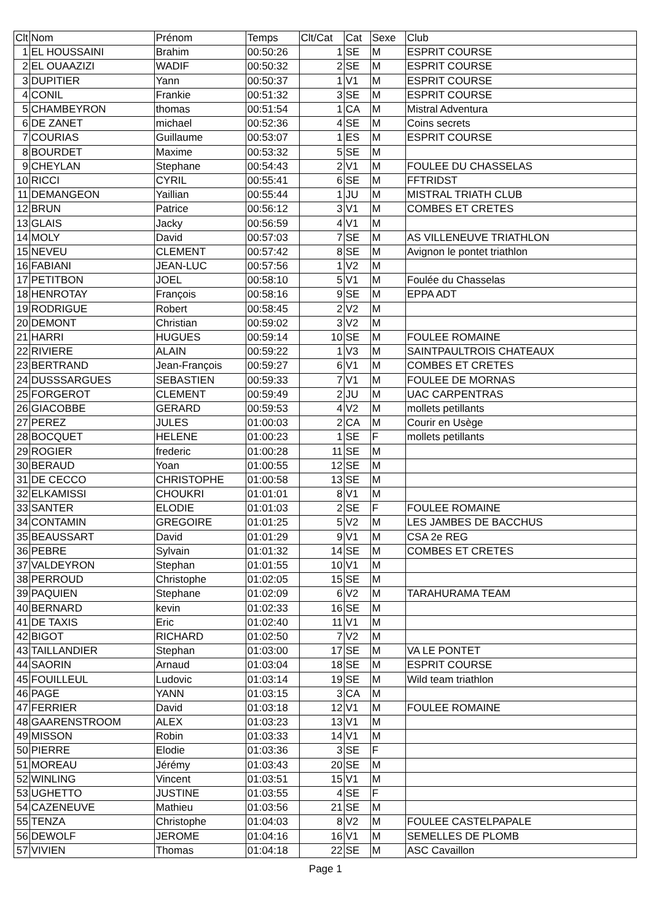| Clt | Nom | Prénom | Temps | Clt/Cat | Cat | Sexe | Club |
| --- | --- | --- | --- | --- | --- | --- | --- |
| 1 | EL HOUSSAINI | Brahim | 00:50:26 | 1 | SE | M | ESPRIT COURSE |
| 2 | EL OUAAZIZI | WADIF | 00:50:32 | 2 | SE | M | ESPRIT COURSE |
| 3 | DUPITIER | Yann | 00:50:37 | 1 | V1 | M | ESPRIT COURSE |
| 4 | CONIL | Frankie | 00:51:32 | 3 | SE | M | ESPRIT COURSE |
| 5 | CHAMBEYRON | thomas | 00:51:54 | 1 | CA | M | Mistral Adventura |
| 6 | DE ZANET | michael | 00:52:36 | 4 | SE | M | Coins secrets |
| 7 | COURIAS | Guillaume | 00:53:07 | 1 | ES | M | ESPRIT COURSE |
| 8 | BOURDET | Maxime | 00:53:32 | 5 | SE | M | |
| 9 | CHEYLAN | Stephane | 00:54:43 | 2 | V1 | M | FOULEE DU CHASSELAS |
| 10 | RICCI | CYRIL | 00:55:41 | 6 | SE | M | FFTRIDST |
| 11 | DEMANGEON | Yaillian | 00:55:44 | 1 | JU | M | MISTRAL TRIATH CLUB |
| 12 | BRUN | Patrice | 00:56:12 | 3 | V1 | M | COMBES ET CRETES |
| 13 | GLAIS | Jacky | 00:56:59 | 4 | V1 | M | |
| 14 | MOLY | David | 00:57:03 | 7 | SE | M | AS VILLENEUVE TRIATHLON |
| 15 | NEVEU | CLEMENT | 00:57:42 | 8 | SE | M | Avignon le pontet triathlon |
| 16 | FABIANI | JEAN-LUC | 00:57:56 | 1 | V2 | M | |
| 17 | PETITBON | JOEL | 00:58:10 | 5 | V1 | M | Foulée du Chasselas |
| 18 | HENROTAY | François | 00:58:16 | 9 | SE | M | EPPA ADT |
| 19 | RODRIGUE | Robert | 00:58:45 | 2 | V2 | M | |
| 20 | DEMONT | Christian | 00:59:02 | 3 | V2 | M | |
| 21 | HARRI | HUGUES | 00:59:14 | 10 | SE | M | FOULEE ROMAINE |
| 22 | RIVIERE | ALAIN | 00:59:22 | 1 | V3 | M | SAINTPAULTROIS CHATEAUX |
| 23 | BERTRAND | Jean-François | 00:59:27 | 6 | V1 | M | COMBES ET CRETES |
| 24 | DUSSSARGUES | SEBASTIEN | 00:59:33 | 7 | V1 | M | FOULEE DE MORNAS |
| 25 | FORGEROT | CLEMENT | 00:59:49 | 2 | JU | M | UAC CARPENTRAS |
| 26 | GIACOBBE | GERARD | 00:59:53 | 4 | V2 | M | mollets petillants |
| 27 | PEREZ | JULES | 01:00:03 | 2 | CA | M | Courir en Usège |
| 28 | BOCQUET | HELENE | 01:00:23 | 1 | SE | F | mollets petillants |
| 29 | ROGIER | frederic | 01:00:28 | 11 | SE | M | |
| 30 | BERAUD | Yoan | 01:00:55 | 12 | SE | M | |
| 31 | DE CECCO | CHRISTOPHE | 01:00:58 | 13 | SE | M | |
| 32 | ELKAMISSI | CHOUKRI | 01:01:01 | 8 | V1 | M | |
| 33 | SANTER | ELODIE | 01:01:03 | 2 | SE | F | FOULEE ROMAINE |
| 34 | CONTAMIN | GREGOIRE | 01:01:25 | 5 | V2 | M | LES JAMBES DE BACCHUS |
| 35 | BEAUSSART | David | 01:01:29 | 9 | V1 | M | CSA 2e REG |
| 36 | PEBRE | Sylvain | 01:01:32 | 14 | SE | M | COMBES ET CRETES |
| 37 | VALDEYRON | Stephan | 01:01:55 | 10 | V1 | M | |
| 38 | PERROUD | Christophe | 01:02:05 | 15 | SE | M | |
| 39 | PAQUIEN | Stephane | 01:02:09 | 6 | V2 | M | TARAHURAMA TEAM |
| 40 | BERNARD | kevin | 01:02:33 | 16 | SE | M | |
| 41 | DE TAXIS | Eric | 01:02:40 | 11 | V1 | M | |
| 42 | BIGOT | RICHARD | 01:02:50 | 7 | V2 | M | |
| 43 | TAILLANDIER | Stephan | 01:03:00 | 17 | SE | M | VA LE PONTET |
| 44 | SAORIN | Arnaud | 01:03:04 | 18 | SE | M | ESPRIT COURSE |
| 45 | FOUILLEUL | Ludovic | 01:03:14 | 19 | SE | M | Wild team triathlon |
| 46 | PAGE | YANN | 01:03:15 | 3 | CA | M | |
| 47 | FERRIER | David | 01:03:18 | 12 | V1 | M | FOULEE ROMAINE |
| 48 | GAARENSTROOM | ALEX | 01:03:23 | 13 | V1 | M | |
| 49 | MISSON | Robin | 01:03:33 | 14 | V1 | M | |
| 50 | PIERRE | Elodie | 01:03:36 | 3 | SE | F | |
| 51 | MOREAU | Jérémy | 01:03:43 | 20 | SE | M | |
| 52 | WINLING | Vincent | 01:03:51 | 15 | V1 | M | |
| 53 | UGHETTO | JUSTINE | 01:03:55 | 4 | SE | F | |
| 54 | CAZENEUVE | Mathieu | 01:03:56 | 21 | SE | M | |
| 55 | TENZA | Christophe | 01:04:03 | 8 | V2 | M | FOULEE CASTELPAPALE |
| 56 | DEWOLF | JEROME | 01:04:16 | 16 | V1 | M | SEMELLES DE PLOMB |
| 57 | VIVIEN | Thomas | 01:04:18 | 22 | SE | M | ASC Cavaillon |
Page 1